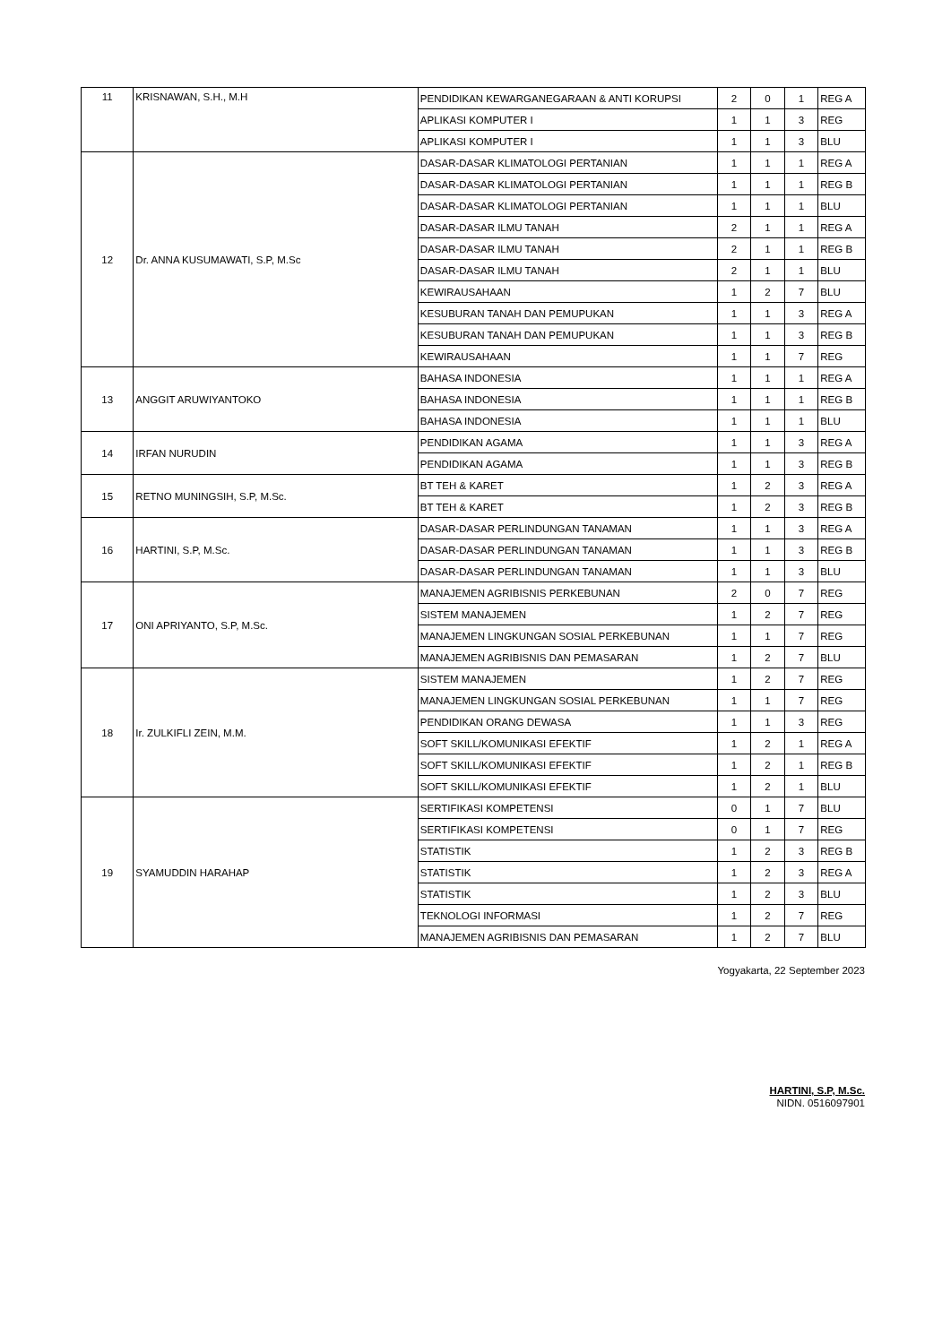| 11 | KRISNAWAN, S.H., M.H | PENDIDIKAN KEWARGANEGARAAN & ANTI KORUPSI | 2 | 0 | 1 | REG A |
| | | APLIKASI KOMPUTER I | 1 | 1 | 3 | REG |
| | | APLIKASI KOMPUTER I | 1 | 1 | 3 | BLU |
| 12 | Dr. ANNA KUSUMAWATI, S.P, M.Sc | DASAR-DASAR KLIMATOLOGI PERTANIAN | 1 | 1 | 1 | REG A |
| | | DASAR-DASAR KLIMATOLOGI PERTANIAN | 1 | 1 | 1 | REG B |
| | | DASAR-DASAR KLIMATOLOGI PERTANIAN | 1 | 1 | 1 | BLU |
| | | DASAR-DASAR ILMU TANAH | 2 | 1 | 1 | REG A |
| | | DASAR-DASAR ILMU TANAH | 2 | 1 | 1 | REG B |
| | | DASAR-DASAR ILMU TANAH | 2 | 1 | 1 | BLU |
| | | KEWIRAUSAHAAN | 1 | 2 | 7 | BLU |
| | | KESUBURAN TANAH DAN PEMUPUKAN | 1 | 1 | 3 | REG A |
| | | KESUBURAN TANAH DAN PEMUPUKAN | 1 | 1 | 3 | REG B |
| | | KEWIRAUSAHAAN | 1 | 1 | 7 | REG |
| 13 | ANGGIT ARUWIYANTOKO | BAHASA INDONESIA | 1 | 1 | 1 | REG A |
| | | BAHASA INDONESIA | 1 | 1 | 1 | REG B |
| | | BAHASA INDONESIA | 1 | 1 | 1 | BLU |
| 14 | IRFAN NURUDIN | PENDIDIKAN AGAMA | 1 | 1 | 3 | REG A |
| | | PENDIDIKAN AGAMA | 1 | 1 | 3 | REG B |
| 15 | RETNO MUNINGSIH, S.P, M.Sc. | BT TEH & KARET | 1 | 2 | 3 | REG A |
| | | BT TEH & KARET | 1 | 2 | 3 | REG B |
| 16 | HARTINI, S.P, M.Sc. | DASAR-DASAR PERLINDUNGAN TANAMAN | 1 | 1 | 3 | REG A |
| | | DASAR-DASAR PERLINDUNGAN TANAMAN | 1 | 1 | 3 | REG B |
| | | DASAR-DASAR PERLINDUNGAN TANAMAN | 1 | 1 | 3 | BLU |
| 17 | ONI APRIYANTO, S.P, M.Sc. | MANAJEMEN AGRIBISNIS PERKEBUNAN | 2 | 0 | 7 | REG |
| | | SISTEM MANAJEMEN | 1 | 2 | 7 | REG |
| | | MANAJEMEN LINGKUNGAN SOSIAL PERKEBUNAN | 1 | 1 | 7 | REG |
| | | MANAJEMEN AGRIBISNIS DAN PEMASARAN | 1 | 2 | 7 | BLU |
| 18 | Ir. ZULKIFLI ZEIN, M.M. | SISTEM MANAJEMEN | 1 | 2 | 7 | REG |
| | | MANAJEMEN LINGKUNGAN SOSIAL PERKEBUNAN | 1 | 1 | 7 | REG |
| | | PENDIDIKAN ORANG DEWASA | 1 | 1 | 3 | REG |
| | | SOFT SKILL/KOMUNIKASI EFEKTIF | 1 | 2 | 1 | REG A |
| | | SOFT SKILL/KOMUNIKASI EFEKTIF | 1 | 2 | 1 | REG B |
| | | SOFT SKILL/KOMUNIKASI EFEKTIF | 1 | 2 | 1 | BLU |
| 19 | SYAMUDDIN HARAHAP | SERTIFIKASI KOMPETENSI | 0 | 1 | 7 | BLU |
| | | SERTIFIKASI KOMPETENSI | 0 | 1 | 7 | REG |
| | | STATISTIK | 1 | 2 | 3 | REG B |
| | | STATISTIK | 1 | 2 | 3 | REG A |
| | | STATISTIK | 1 | 2 | 3 | BLU |
| | | TEKNOLOGI INFORMASI | 1 | 2 | 7 | REG |
| | | MANAJEMEN AGRIBISNIS DAN PEMASARAN | 1 | 2 | 7 | BLU |
Yogyakarta, 22 September 2023
HARTINI, S.P, M.Sc.
NIDN. 0516097901